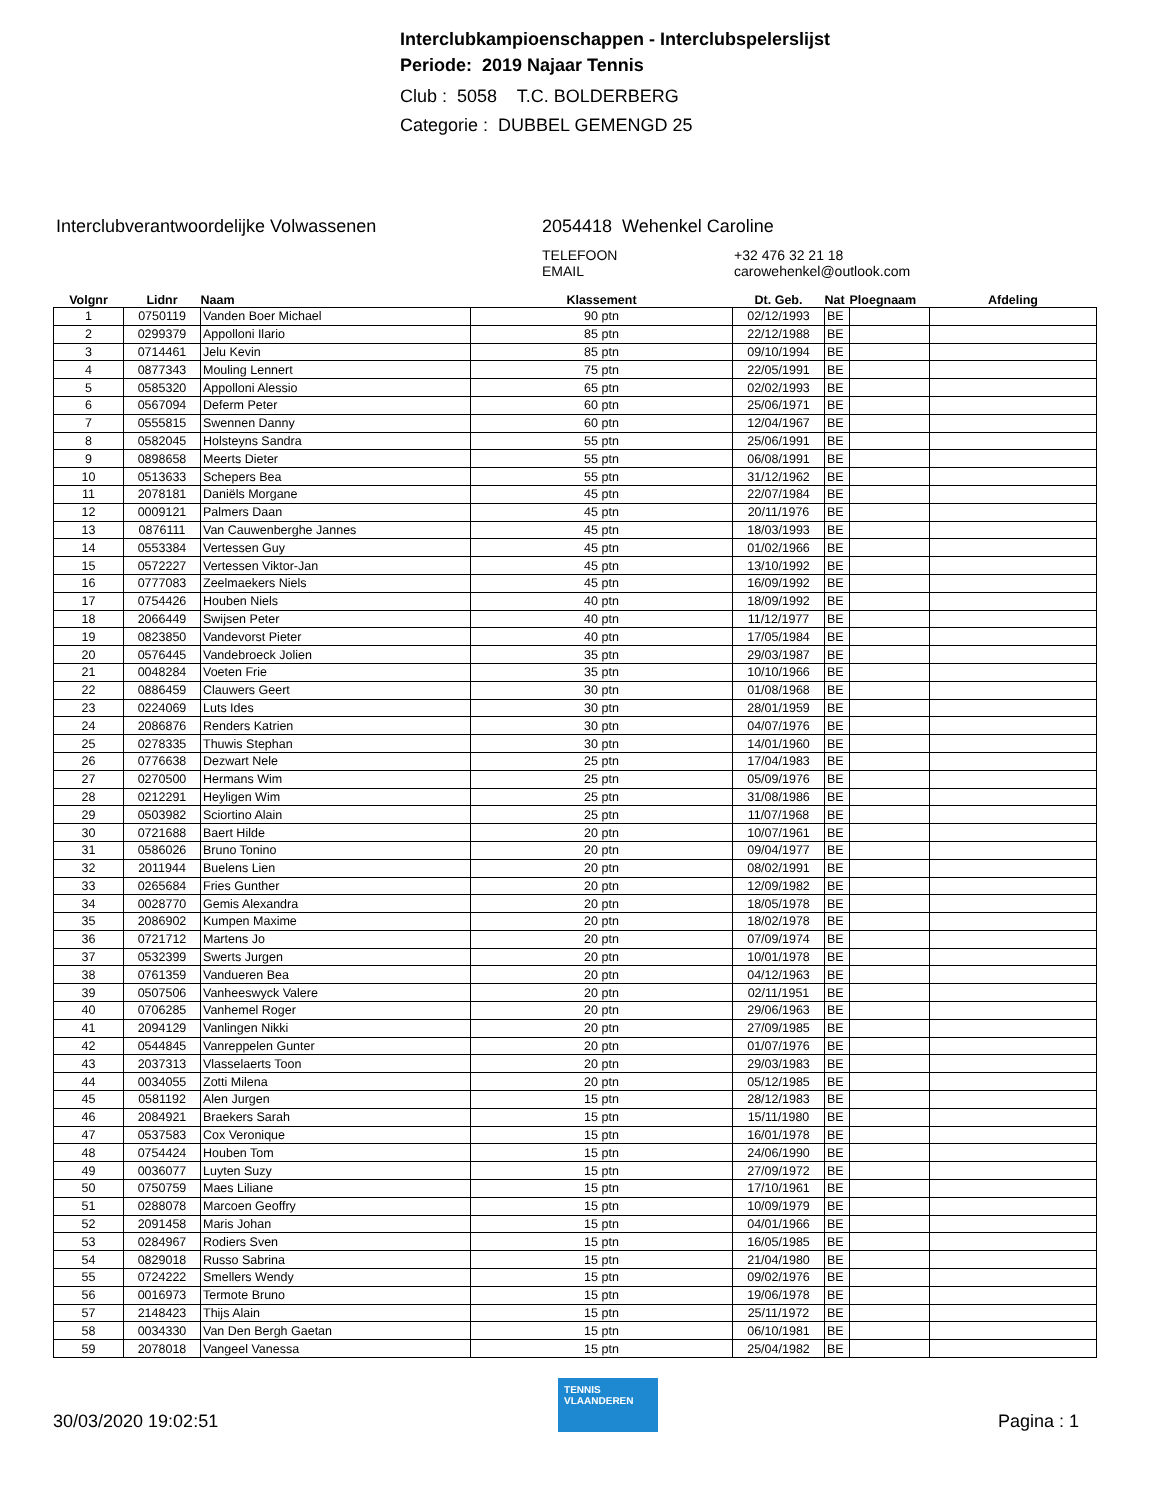Interclubkampioenschappen - Interclubspelerslijst
Periode: 2019 Najaar Tennis
Club : 5058 T.C. BOLDERBERG
Categorie : DUBBEL GEMENGD 25
Interclubverantwoordelijke Volwassenen 2054418 Wehenkel Caroline
TELEFOON
+32 476 32 21 18
EMAIL
carowehenkel@outlook.com
| Volgnr | Lidnr | Naam | Klassement | Dt. Geb. | Nat | Ploegnaam | Afdeling |
| --- | --- | --- | --- | --- | --- | --- | --- |
| 1 | 0750119 | Vanden Boer Michael | 90 ptn | 02/12/1993 | BE | | |
| 2 | 0299379 | Appolloni Ilario | 85 ptn | 22/12/1988 | BE | | |
| 3 | 0714461 | Jelu Kevin | 85 ptn | 09/10/1994 | BE | | |
| 4 | 0877343 | Mouling Lennert | 75 ptn | 22/05/1991 | BE | | |
| 5 | 0585320 | Appolloni Alessio | 65 ptn | 02/02/1993 | BE | | |
| 6 | 0567094 | Deferm Peter | 60 ptn | 25/06/1971 | BE | | |
| 7 | 0555815 | Swennen Danny | 60 ptn | 12/04/1967 | BE | | |
| 8 | 0582045 | Holsteyns Sandra | 55 ptn | 25/06/1991 | BE | | |
| 9 | 0898658 | Meerts Dieter | 55 ptn | 06/08/1991 | BE | | |
| 10 | 0513633 | Schepers Bea | 55 ptn | 31/12/1962 | BE | | |
| 11 | 2078181 | Daniëls Morgane | 45 ptn | 22/07/1984 | BE | | |
| 12 | 0009121 | Palmers Daan | 45 ptn | 20/11/1976 | BE | | |
| 13 | 0876111 | Van Cauwenberghe Jannes | 45 ptn | 18/03/1993 | BE | | |
| 14 | 0553384 | Vertessen Guy | 45 ptn | 01/02/1966 | BE | | |
| 15 | 0572227 | Vertessen Viktor-Jan | 45 ptn | 13/10/1992 | BE | | |
| 16 | 0777083 | Zeelmaekers Niels | 45 ptn | 16/09/1992 | BE | | |
| 17 | 0754426 | Houben Niels | 40 ptn | 18/09/1992 | BE | | |
| 18 | 2066449 | Swijsen Peter | 40 ptn | 11/12/1977 | BE | | |
| 19 | 0823850 | Vandevorst Pieter | 40 ptn | 17/05/1984 | BE | | |
| 20 | 0576445 | Vandebroeck Jolien | 35 ptn | 29/03/1987 | BE | | |
| 21 | 0048284 | Voeten Frie | 35 ptn | 10/10/1966 | BE | | |
| 22 | 0886459 | Clauwers Geert | 30 ptn | 01/08/1968 | BE | | |
| 23 | 0224069 | Luts Ides | 30 ptn | 28/01/1959 | BE | | |
| 24 | 2086876 | Renders Katrien | 30 ptn | 04/07/1976 | BE | | |
| 25 | 0278335 | Thuwis Stephan | 30 ptn | 14/01/1960 | BE | | |
| 26 | 0776638 | Dezwart Nele | 25 ptn | 17/04/1983 | BE | | |
| 27 | 0270500 | Hermans Wim | 25 ptn | 05/09/1976 | BE | | |
| 28 | 0212291 | Heyligen Wim | 25 ptn | 31/08/1986 | BE | | |
| 29 | 0503982 | Sciortino Alain | 25 ptn | 11/07/1968 | BE | | |
| 30 | 0721688 | Baert Hilde | 20 ptn | 10/07/1961 | BE | | |
| 31 | 0586026 | Bruno Tonino | 20 ptn | 09/04/1977 | BE | | |
| 32 | 2011944 | Buelens Lien | 20 ptn | 08/02/1991 | BE | | |
| 33 | 0265684 | Fries Gunther | 20 ptn | 12/09/1982 | BE | | |
| 34 | 0028770 | Gemis Alexandra | 20 ptn | 18/05/1978 | BE | | |
| 35 | 2086902 | Kumpen Maxime | 20 ptn | 18/02/1978 | BE | | |
| 36 | 0721712 | Martens Jo | 20 ptn | 07/09/1974 | BE | | |
| 37 | 0532399 | Swerts Jurgen | 20 ptn | 10/01/1978 | BE | | |
| 38 | 0761359 | Vandueren Bea | 20 ptn | 04/12/1963 | BE | | |
| 39 | 0507506 | Vanheeswyck Valere | 20 ptn | 02/11/1951 | BE | | |
| 40 | 0706285 | Vanhemel Roger | 20 ptn | 29/06/1963 | BE | | |
| 41 | 2094129 | Vanlingen Nikki | 20 ptn | 27/09/1985 | BE | | |
| 42 | 0544845 | Vanreppelen Gunter | 20 ptn | 01/07/1976 | BE | | |
| 43 | 2037313 | Vlasselaerts Toon | 20 ptn | 29/03/1983 | BE | | |
| 44 | 0034055 | Zotti Milena | 20 ptn | 05/12/1985 | BE | | |
| 45 | 0581192 | Alen Jurgen | 15 ptn | 28/12/1983 | BE | | |
| 46 | 2084921 | Braekers Sarah | 15 ptn | 15/11/1980 | BE | | |
| 47 | 0537583 | Cox Veronique | 15 ptn | 16/01/1978 | BE | | |
| 48 | 0754424 | Houben Tom | 15 ptn | 24/06/1990 | BE | | |
| 49 | 0036077 | Luyten Suzy | 15 ptn | 27/09/1972 | BE | | |
| 50 | 0750759 | Maes Liliane | 15 ptn | 17/10/1961 | BE | | |
| 51 | 0288078 | Marcoen Geoffry | 15 ptn | 10/09/1979 | BE | | |
| 52 | 2091458 | Maris Johan | 15 ptn | 04/01/1966 | BE | | |
| 53 | 0284967 | Rodiers Sven | 15 ptn | 16/05/1985 | BE | | |
| 54 | 0829018 | Russo Sabrina | 15 ptn | 21/04/1980 | BE | | |
| 55 | 0724222 | Smellers Wendy | 15 ptn | 09/02/1976 | BE | | |
| 56 | 0016973 | Termote Bruno | 15 ptn | 19/06/1978 | BE | | |
| 57 | 2148423 | Thijs Alain | 15 ptn | 25/11/1972 | BE | | |
| 58 | 0034330 | Van Den Bergh Gaetan | 15 ptn | 06/10/1981 | BE | | |
| 59 | 2078018 | Vangeel Vanessa | 15 ptn | 25/04/1982 | BE | | |
30/03/2020 19:02:51
TENNIS VLAANDEREN
Pagina : 1